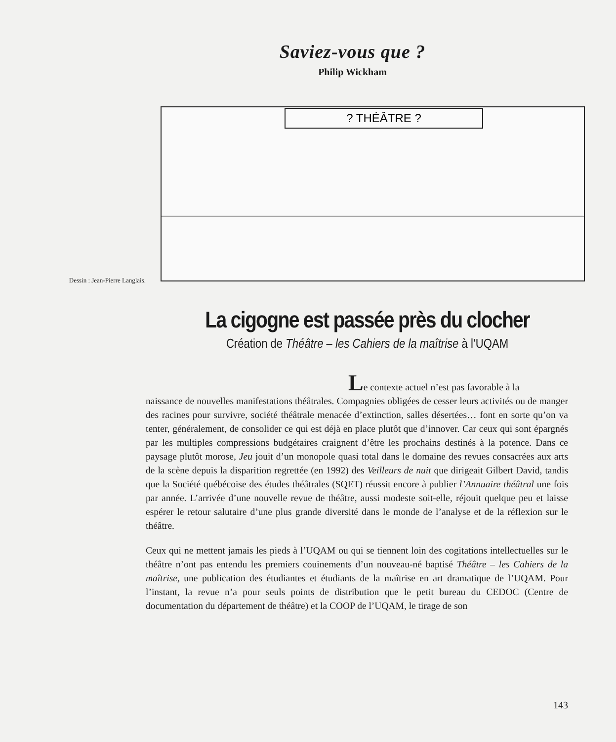Saviez-vous que ?
Philip Wickham
Dessin : Jean-Pierre Langlais.
? THÉÂTRE ?
La cigogne est passée près du clocher
Création de Théâtre – les Cahiers de la maîtrise à l’UQAM
Le contexte actuel n’est pas favorable à la
naissance de nouvelles manifestations théâtrales. Compagnies obligées de cesser leurs activités ou de manger des racines pour survivre, société théâtrale menacée d’extinction, salles désertées… font en sorte qu’on va tenter, généralement, de consolider ce qui est déjà en place plutôt que d’innover. Car ceux qui sont épargnés par les multiples compressions budgétaires craignent d’être les prochains destinés à la potence. Dans ce paysage plutôt morose, Jeu jouit d’un monopole quasi total dans le domaine des revues consacrées aux arts de la scène depuis la disparition regrettée (en 1992) des Veilleurs de nuit que dirigeait Gilbert David, tandis que la Société québécoise des études théâtrales (SQET) réussit encore à publier l’Annuaire théâtral une fois par année. L’arrivée d’une nouvelle revue de théâtre, aussi modeste soit-elle, réjouit quelque peu et laisse espérer le retour salutaire d’une plus grande diversité dans le monde de l’analyse et de la réflexion sur le théâtre.
Ceux qui ne mettent jamais les pieds à l’UQAM ou qui se tiennent loin des cogitations intellectuelles sur le théâtre n’ont pas entendu les premiers couinements d’un nouveau-né baptisé Théâtre – les Cahiers de la maîtrise, une publication des étudiantes et étudiants de la maîtrise en art dramatique de l’UQAM. Pour l’instant, la revue n’a pour seuls points de distribution que le petit bureau du CEDOC (Centre de documentation du département de théâtre) et la COOP de l’UQAM, le tirage de son
143